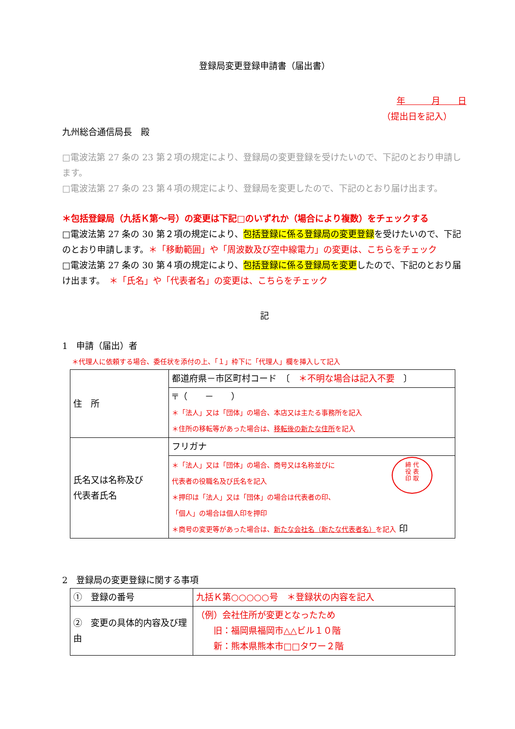登録局変更登録申請書（届出書）
年　　　月　　日
（提出日を記入）
九州総合通信局長　殿
□電波法第 27 条の 23 第２項の規定により、登録局の変更登録を受けたいので、下記のとおり申請します。
□電波法第 27 条の 23 第４項の規定により、登録局を変更したので、下記のとおり届け出ます。
＊包括登録局（九括Ｋ第～号）の変更は下記□のいずれか（場合により複数）をチェックする
□電波法第 27 条の 30 第２項の規定により、包括登録に係る登録局の変更登録を受けたいので、下記のとおり申請します。＊「移動範囲」や「周波数及び空中線電力」の変更は、こちらをチェック
□電波法第 27 条の 30 第４項の規定により、包括登録に係る登録局を変更したので、下記のとおり届け出ます。　＊「氏名」や「代表者名」の変更は、こちらをチェック
記
1　申請（届出）者
＊代理人に依頼する場合、委任状を添付の上、「１」枠下に「代理人」欄を挿入して記入
| 住 所 | 都道府県－市区町村コード 〔 ＊不明な場合は記入不要 〕 |
| | 〒（ － ） ＊「法人」又は「団体」の場合、本店又は主たる事務所を記入 ＊住所の移転等があった場合は、 移転後の新たな住所 を記入 |
| 氏名又は名称及び 代表者氏名 | フリガナ |
| | 締 代 役 表 印 取 ＊「法人」又は「団体」の場合、商号又は名称並びに 代表者の役職名及び氏名を記入 ＊押印は「法人」又は「団体」の場合は代表者の印、 「個人」の場合は個人印を押印 ＊商号の変更等があった場合は、 新たな会社名（新たな代表者名） を記入 印 |
2　登録局の変更登録に関する事項
| ① 登録の番号 | 九括Ｋ第○○○○○号 ＊登録状の内容を記入 |
| ② 変更の具体的内容及び理由 | （例）会社住所が変更となったため 旧：福岡県福岡市△△ビル１０階 新：熊本県熊本市□□タワー２階 |